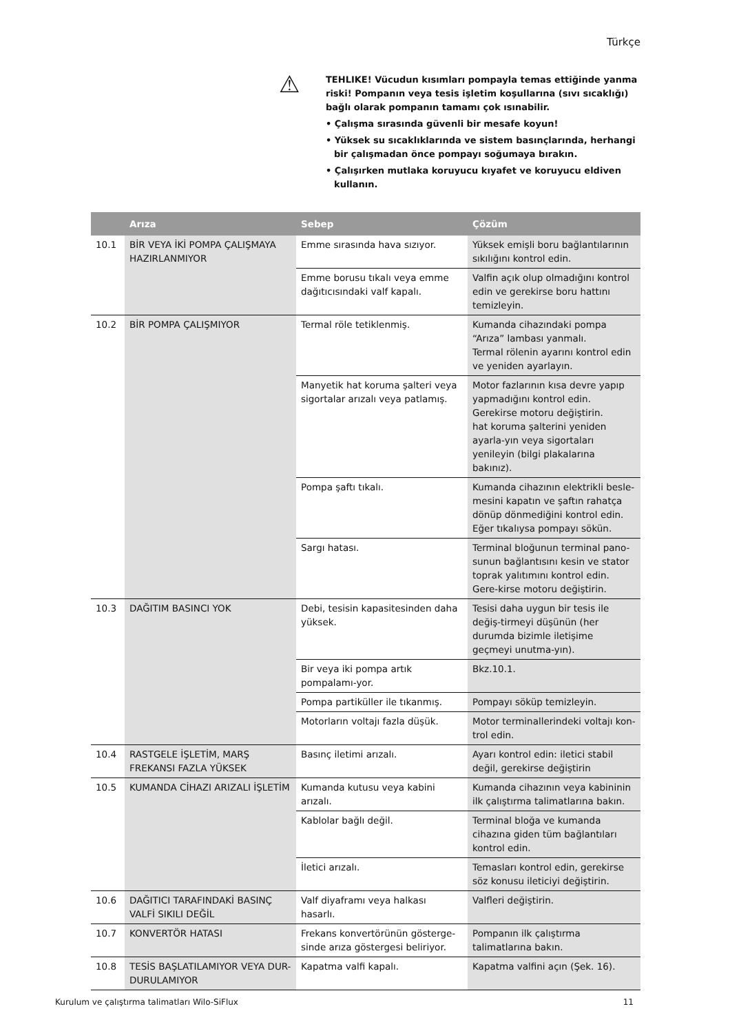Türkçe
⚠
TEHLIKE! Vücudun kısımları pompayla temas ettiğinde yanma riski! Pompanın veya tesis işletim koşullarına (sıvı sıcaklığı) bağlı olarak pompanın tamamı çok ısınabilir.
• Çalışma sırasında güvenli bir mesafe koyun!
• Yüksek su sıcaklıklarında ve sistem basınçlarında, herhangi bir çalışmadan önce pompayı soğumaya bırakın.
• Çalışırken mutlaka koruyucu kıyafet ve koruyucu eldiven kullanın.
| | Arıza | Sebep | Çözüm |
| --- | --- | --- | --- |
| 10.1 | BİR VEYA İKİ POMPA ÇALIŞMAYA HAZIRLANMIYOR | Emme sırasında hava sızıyor. | Yüksek emişli boru bağlantılarının sıkılığını kontrol edin. |
| | | Emme borusu tıkalı veya emme dağıtıcısındaki valf kapalı. | Valfin açık olup olmadığını kontrol edin ve gerekirse boru hattını temizleyin. |
| 10.2 | BİR POMPA ÇALIŞMIYOR | Termal röle tetiklenmiş. | Kumanda cihazındaki pompa “Arıza” lambası yanmalı. Termal rölenin ayarını kontrol edin ve yeniden ayarlayın. |
| | | Manyetik hat koruma şalteri veya sigortalar arızalı veya patlamış. | Motor fazlarının kısa devre yapıp yapmadığını kontrol edin. Gerekirse motoru değiştirin. hat koruma şalterini yeniden ayarla-yın veya sigortaları yenileyin (bilgi plakalarına bakınız). |
| | | Pompa şaftı tıkalı. | Kumanda cihazının elektrikli besle-mesini kapatın ve şaftın rahatça dönüp dönmediğini kontrol edin. Eğer tıkalıysa pompayı sökün. |
| | | Sargı hatası. | Terminal bloğunun terminal pano-sunun bağlantısını kesin ve stator toprak yalıtımını kontrol edin. Gere-kirse motoru değiştirin. |
| 10.3 | DAĞITIM BASINCI YOK | Debi, tesisin kapasitesinden daha yüksek. | Tesisi daha uygun bir tesis ile değiş-tirmeyi düşünün (her durumda bizimle iletişime geçmeyi unutma-yın). |
| | | Bir veya iki pompa artık pompalamı-yor. | Bkz.10.1. |
| | | Pompa partiküller ile tıkanmış. | Pompayı söküp temizleyin. |
| | | Motorların voltajı fazla düşük. | Motor terminallerindeki voltajı kon-trol edin. |
| 10.4 | RASTGELE İŞLETİM, MARŞ FREKANSI FAZLA YÜKSEK | Basınç iletimi arızalı. | Ayarı kontrol edin: iletici stabil değil, gerekirse değiştirin |
| 10.5 | KUMANDA CİHAZI ARIZALI İŞLETİM | Kumanda kutusu veya kabini arızalı. | Kumanda cihazının veya kabininin ilk çalıştırma talimatlarına bakın. |
| | | Kablolar bağlı değil. | Terminal bloğa ve kumanda cihazına giden tüm bağlantıları kontrol edin. |
| | | İletici arızalı. | Temasları kontrol edin, gerekirse söz konusu ileticiyi değiştirin. |
| 10.6 | DAĞITICI TARAFINDAKİ BASINÇ VALFİ SIKILI DEĞİL | Valf diyaframı veya halkası hasarlı. | Valfleri değiştirin. |
| 10.7 | KONVERTÖR HATASI | Frekans konvertörünün gösterge-sinde arıza göstergesi beliriyor. | Pompanın ilk çalıştırma talimatlarına bakın. |
| 10.8 | TESİS BAŞLATILAMIYOR VEYA DUR-DURULAMIYOR | Kapatma valfi kapalı. | Kapatma valfini açın (Şek. 16). |
Kurulum ve çalıştırma talimatları Wilo-SiFlux 11